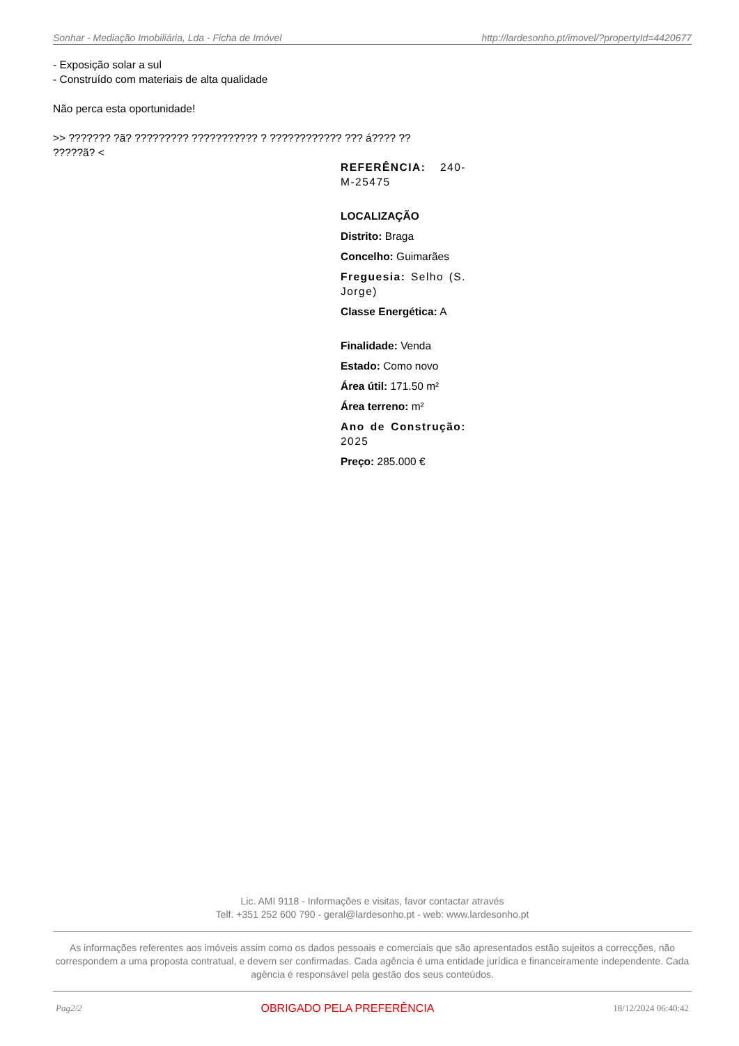Sonhar - Mediação Imobiliária, Lda - Ficha de Imóvel http://lardesonho.pt/imovel/?propertyId=4420677
- Exposição solar a sul
- Construído com materiais de alta qualidade
Não perca esta oportunidade!
>> ??????? ?ã? ????????? ??????????? ? ???????????? ??? á???? ?? ?????ã? <
REFERÊNCIA: 240-M-25475
LOCALIZAÇÃO
Distrito: Braga
Concelho: Guimarães
Freguesia: Selho (S. Jorge)
Classe Energética: A
Finalidade: Venda
Estado: Como novo
Área útil: 171.50 m²
Área terreno: m²
Ano de Construção: 2025
Preço: 285.000 €
Lic. AMI 9118 - Informações e visitas, favor contactar através
Telf. +351 252 600 790 - geral@lardesonho.pt - web: www.lardesonho.pt
As informações referentes aos imóveis assim como os dados pessoais e comerciais que são apresentados estão sujeitos a correcções, não correspondem a uma proposta contratual, e devem ser confirmadas. Cada agência é uma entidade jurídica e financeiramente independente. Cada agência é responsável pela gestão dos seus conteúdos.
Pag2/2 OBRIGADO PELA PREFERÊNCIA 18/12/2024 06:40:42